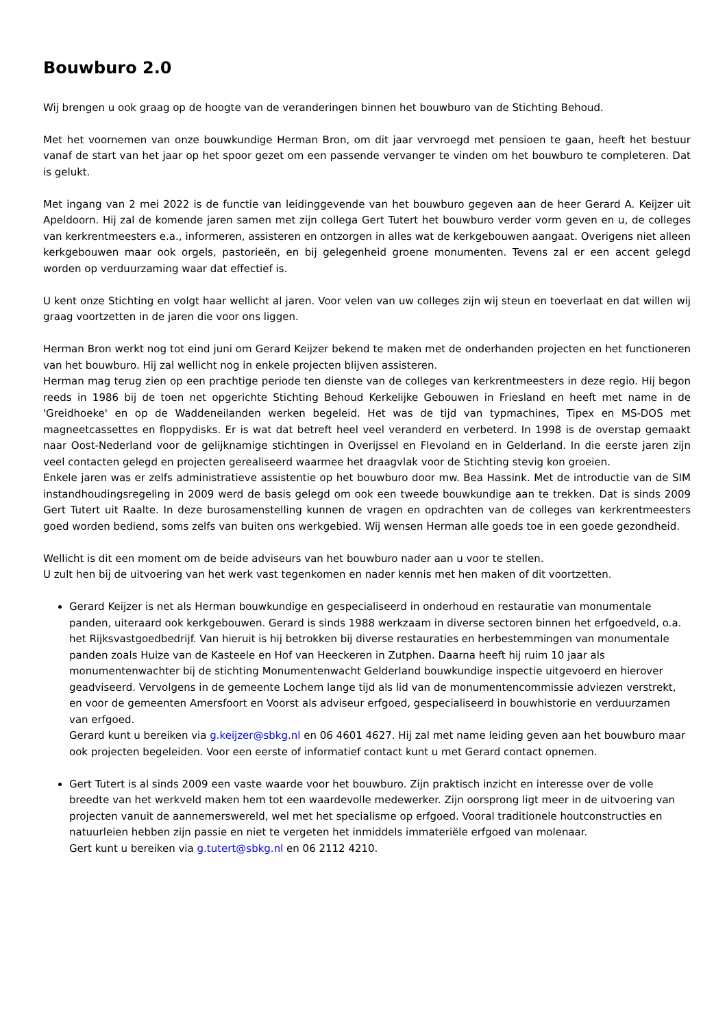Bouwburo 2.0
Wij brengen u ook graag op de hoogte van de veranderingen binnen het bouwburo van de Stichting Behoud.
Met het voornemen van onze bouwkundige Herman Bron, om dit jaar vervroegd met pensioen te gaan, heeft het bestuur vanaf de start van het jaar op het spoor gezet om een passende vervanger te vinden om het bouwburo te completeren. Dat is gelukt.
Met ingang van 2 mei 2022 is de functie van leidinggevende van het bouwburo gegeven aan de heer Gerard A. Keijzer uit Apeldoorn. Hij zal de komende jaren samen met zijn collega Gert Tutert het bouwburo verder vorm geven en u, de colleges van kerkrentmeesters e.a., informeren, assisteren en ontzorgen in alles wat de kerkgebouwen aangaat. Overigens niet alleen kerkgebouwen maar ook orgels, pastorieën, en bij gelegenheid groene monumenten. Tevens zal er een accent gelegd worden op verduurzaming waar dat effectief is.
U kent onze Stichting en volgt haar wellicht al jaren. Voor velen van uw colleges zijn wij steun en toeverlaat en dat willen wij graag voortzetten in de jaren die voor ons liggen.
Herman Bron werkt nog tot eind juni om Gerard Keijzer bekend te maken met de onderhanden projecten en het functioneren van het bouwburo. Hij zal wellicht nog in enkele projecten blijven assisteren.
Herman mag terug zien op een prachtige periode ten dienste van de colleges van kerkrentmeesters in deze regio. Hij begon reeds in 1986 bij de toen net opgerichte Stichting Behoud Kerkelijke Gebouwen in Friesland en heeft met name in de 'Greidhoeke' en op de Waddeneilanden werken begeleid. Het was de tijd van typmachines, Tipex en MS-DOS met magneetcassettes en floppydisks. Er is wat dat betreft heel veel veranderd en verbeterd. In 1998 is de overstap gemaakt naar Oost-Nederland voor de gelijknamige stichtingen in Overijssel en Flevoland en in Gelderland. In die eerste jaren zijn veel contacten gelegd en projecten gerealiseerd waarmee het draagvlak voor de Stichting stevig kon groeien.
Enkele jaren was er zelfs administratieve assistentie op het bouwburo door mw. Bea Hassink. Met de introductie van de SIM instandhoudingsregeling in 2009 werd de basis gelegd om ook een tweede bouwkundige aan te trekken. Dat is sinds 2009 Gert Tutert uit Raalte. In deze burosamenstelling kunnen de vragen en opdrachten van de colleges van kerkrentmeesters goed worden bediend, soms zelfs van buiten ons werkgebied. Wij wensen Herman alle goeds toe in een goede gezondheid.
Wellicht is dit een moment om de beide adviseurs van het bouwburo nader aan u voor te stellen.
U zult hen bij de uitvoering van het werk vast tegenkomen en nader kennis met hen maken of dit voortzetten.
Gerard Keijzer is net als Herman bouwkundige en gespecialiseerd in onderhoud en restauratie van monumentale panden, uiteraard ook kerkgebouwen. Gerard is sinds 1988 werkzaam in diverse sectoren binnen het erfgoedveld, o.a. het Rijksvastgoedbedrijf. Van hieruit is hij betrokken bij diverse restauraties en herbestemmingen van monumentale panden zoals Huize van de Kasteele en Hof van Heeckeren in Zutphen. Daarna heeft hij ruim 10 jaar als monumentenwachter bij de stichting Monumentenwacht Gelderland bouwkundige inspectie uitgevoerd en hierover geadviseerd. Vervolgens in de gemeente Lochem lange tijd als lid van de monumentencommissie adviezen verstrekt, en voor de gemeenten Amersfoort en Voorst als adviseur erfgoed, gespecialiseerd in bouwhistorie en verduurzamen van erfgoed.
Gerard kunt u bereiken via g.keijzer@sbkg.nl en 06 4601 4627. Hij zal met name leiding geven aan het bouwburo maar ook projecten begeleiden. Voor een eerste of informatief contact kunt u met Gerard contact opnemen.
Gert Tutert is al sinds 2009 een vaste waarde voor het bouwburo. Zijn praktisch inzicht en interesse over de volle breedte van het werkveld maken hem tot een waardevolle medewerker. Zijn oorsprong ligt meer in de uitvoering van projecten vanuit de aannemerswereld, wel met het specialisme op erfgoed. Vooral traditionele houtconstructies en natuurleien hebben zijn passie en niet te vergeten het inmiddels immateriële erfgoed van molenaar.
Gert kunt u bereiken via g.tutert@sbkg.nl en 06 2112 4210.